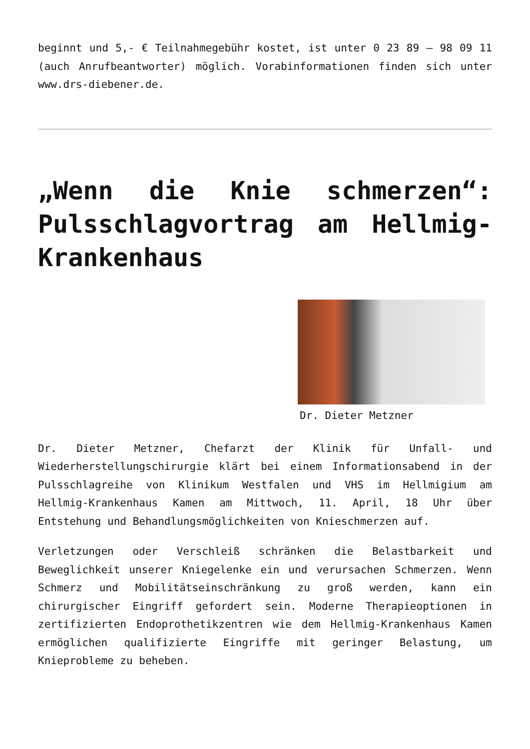beginnt und 5,- € Teilnahmegebühr kostet, ist unter 0 23 89 – 98 09 11 (auch Anrufbeantworter) möglich. Vorabinformationen finden sich unter www.drs-diebener.de.
„Wenn die Knie schmerzen“: Pulsschlagvortrag am Hellmig-Krankenhaus
Dr. Dieter Metzner
Dr. Dieter Metzner, Chefarzt der Klinik für Unfall- und Wiederherstellungschirurgie klärt bei einem Informationsabend in der Pulsschlagreihe von Klinikum Westfalen und VHS im Hellmigium am Hellmig-Krankenhaus Kamen am Mittwoch, 11. April, 18 Uhr über Entstehung und Behandlungsmöglichkeiten von Knieschmerzen auf.
Verletzungen oder Verschleiß schränken die Belastbarkeit und Beweglichkeit unserer Kniegelenke ein und verursachen Schmerzen. Wenn Schmerz und Mobilitätseinschränkung zu groß werden, kann ein chirurgischer Eingriff gefordert sein. Moderne Therapieoptionen in zertifizierten Endoprothetikzentren wie dem Hellmig-Krankenhaus Kamen ermöglichen qualifizierte Eingriffe mit geringer Belastung, um Knieprobleme zu beheben.